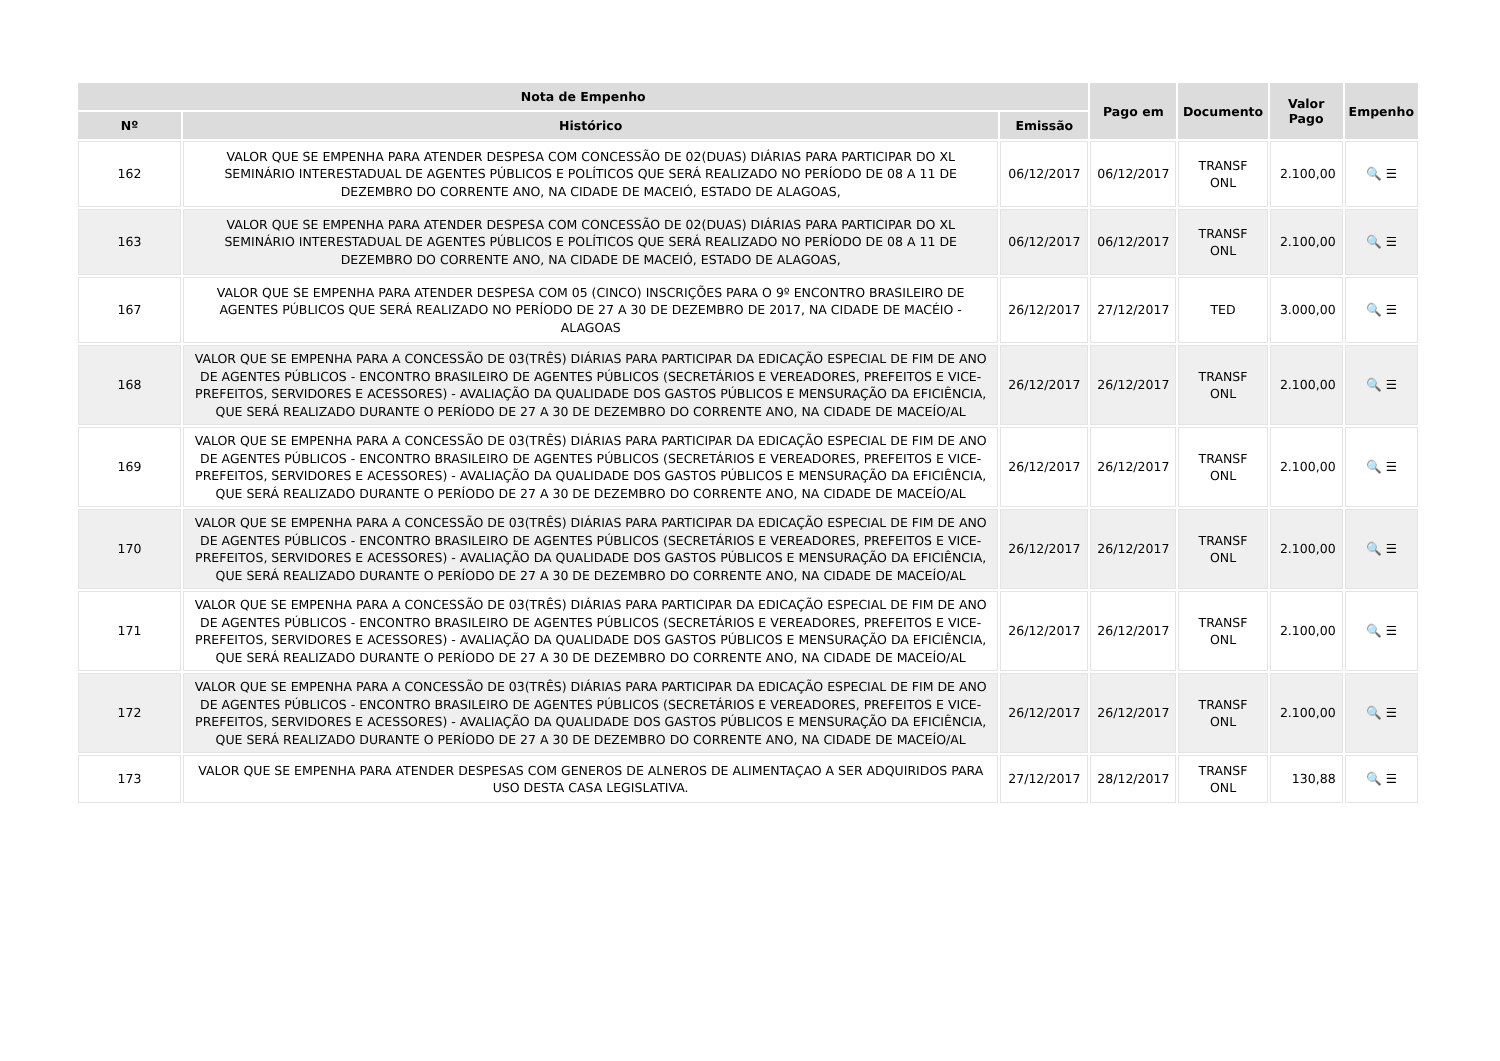| Nota de Empenho | | | Pago em | Documento | Valor Pago | Empenho |
| --- | --- | --- | --- | --- | --- | --- |
| Nº | Histórico | Emissão | | | | |
| 162 | VALOR QUE SE EMPENHA PARA ATENDER DESPESA COM CONCESSÃO DE 02(DUAS) DIÁRIAS PARA PARTICIPAR DO XL SEMINÁRIO INTERESTADUAL DE AGENTES PÚBLICOS E POLÍTICOS QUE SERÁ REALIZADO NO PERÍODO DE 08 A 11 DE DEZEMBRO DO CORRENTE ANO, NA CIDADE DE MACEIÓ, ESTADO DE ALAGOAS, | 06/12/2017 | 06/12/2017 | TRANSF ONL | 2.100,00 | 🔍 ☰ |
| 163 | VALOR QUE SE EMPENHA PARA ATENDER DESPESA COM CONCESSÃO DE 02(DUAS) DIÁRIAS PARA PARTICIPAR DO XL SEMINÁRIO INTERESTADUAL DE AGENTES PÚBLICOS E POLÍTICOS QUE SERÁ REALIZADO NO PERÍODO DE 08 A 11 DE DEZEMBRO DO CORRENTE ANO, NA CIDADE DE MACEIÓ, ESTADO DE ALAGOAS, | 06/12/2017 | 06/12/2017 | TRANSF ONL | 2.100,00 | 🔍 ☰ |
| 167 | VALOR QUE SE EMPENHA PARA ATENDER DESPESA COM 05 (CINCO) INSCRIÇÕES PARA O 9º ENCONTRO BRASILEIRO DE AGENTES PÚBLICOS QUE SERÁ REALIZADO NO PERÍODO DE 27 A 30 DE DEZEMBRO DE 2017, NA CIDADE DE MACÉIO - ALAGOAS | 26/12/2017 | 27/12/2017 | TED | 3.000,00 | 🔍 ☰ |
| 168 | VALOR QUE SE EMPENHA PARA A CONCESSÃO DE 03(TRÊS) DIÁRIAS PARA PARTICIPAR DA EDICAÇÃO ESPECIAL DE FIM DE ANO DE AGENTES PÚBLICOS - ENCONTRO BRASILEIRO DE AGENTES PÚBLICOS (SECRETÁRIOS E VEREADORES, PREFEITOS E VICE-PREFEITOS, SERVIDORES E ACESSORES) - AVALIAÇÃO DA QUALIDADE DOS GASTOS PÚBLICOS E MENSURAÇÃO DA EFICIÊNCIA, QUE SERÁ REALIZADO DURANTE O PERÍODO DE 27 A 30 DE DEZEMBRO DO CORRENTE ANO, NA CIDADE DE MACEÍO/AL | 26/12/2017 | 26/12/2017 | TRANSF ONL | 2.100,00 | 🔍 ☰ |
| 169 | VALOR QUE SE EMPENHA PARA A CONCESSÃO DE 03(TRÊS) DIÁRIAS PARA PARTICIPAR DA EDICAÇÃO ESPECIAL DE FIM DE ANO DE AGENTES PÚBLICOS - ENCONTRO BRASILEIRO DE AGENTES PÚBLICOS (SECRETÁRIOS E VEREADORES, PREFEITOS E VICE-PREFEITOS, SERVIDORES E ACESSORES) - AVALIAÇÃO DA QUALIDADE DOS GASTOS PÚBLICOS E MENSURAÇÃO DA EFICIÊNCIA, QUE SERÁ REALIZADO DURANTE O PERÍODO DE 27 A 30 DE DEZEMBRO DO CORRENTE ANO, NA CIDADE DE MACEÍO/AL | 26/12/2017 | 26/12/2017 | TRANSF ONL | 2.100,00 | 🔍 ☰ |
| 170 | VALOR QUE SE EMPENHA PARA A CONCESSÃO DE 03(TRÊS) DIÁRIAS PARA PARTICIPAR DA EDICAÇÃO ESPECIAL DE FIM DE ANO DE AGENTES PÚBLICOS - ENCONTRO BRASILEIRO DE AGENTES PÚBLICOS (SECRETÁRIOS E VEREADORES, PREFEITOS E VICE-PREFEITOS, SERVIDORES E ACESSORES) - AVALIAÇÃO DA QUALIDADE DOS GASTOS PÚBLICOS E MENSURAÇÃO DA EFICIÊNCIA, QUE SERÁ REALIZADO DURANTE O PERÍODO DE 27 A 30 DE DEZEMBRO DO CORRENTE ANO, NA CIDADE DE MACEÍO/AL | 26/12/2017 | 26/12/2017 | TRANSF ONL | 2.100,00 | 🔍 ☰ |
| 171 | VALOR QUE SE EMPENHA PARA A CONCESSÃO DE 03(TRÊS) DIÁRIAS PARA PARTICIPAR DA EDICAÇÃO ESPECIAL DE FIM DE ANO DE AGENTES PÚBLICOS - ENCONTRO BRASILEIRO DE AGENTES PÚBLICOS (SECRETÁRIOS E VEREADORES, PREFEITOS E VICE-PREFEITOS, SERVIDORES E ACESSORES) - AVALIAÇÃO DA QUALIDADE DOS GASTOS PÚBLICOS E MENSURAÇÃO DA EFICIÊNCIA, QUE SERÁ REALIZADO DURANTE O PERÍODO DE 27 A 30 DE DEZEMBRO DO CORRENTE ANO, NA CIDADE DE MACEÍO/AL | 26/12/2017 | 26/12/2017 | TRANSF ONL | 2.100,00 | 🔍 ☰ |
| 172 | VALOR QUE SE EMPENHA PARA A CONCESSÃO DE 03(TRÊS) DIÁRIAS PARA PARTICIPAR DA EDICAÇÃO ESPECIAL DE FIM DE ANO DE AGENTES PÚBLICOS - ENCONTRO BRASILEIRO DE AGENTES PÚBLICOS (SECRETÁRIOS E VEREADORES, PREFEITOS E VICE-PREFEITOS, SERVIDORES E ACESSORES) - AVALIAÇÃO DA QUALIDADE DOS GASTOS PÚBLICOS E MENSURAÇÃO DA EFICIÊNCIA, QUE SERÁ REALIZADO DURANTE O PERÍODO DE 27 A 30 DE DEZEMBRO DO CORRENTE ANO, NA CIDADE DE MACEÍO/AL | 26/12/2017 | 26/12/2017 | TRANSF ONL | 2.100,00 | 🔍 ☰ |
| 173 | VALOR QUE SE EMPENHA PARA ATENDER DESPESAS COM GENEROS DE ALNEROS DE ALIMENTAÇAO A SER ADQUIRIDOS PARA USO DESTA CASA LEGISLATIVA. | 27/12/2017 | 28/12/2017 | TRANSF ONL | 130,88 | 🔍 ☰ |